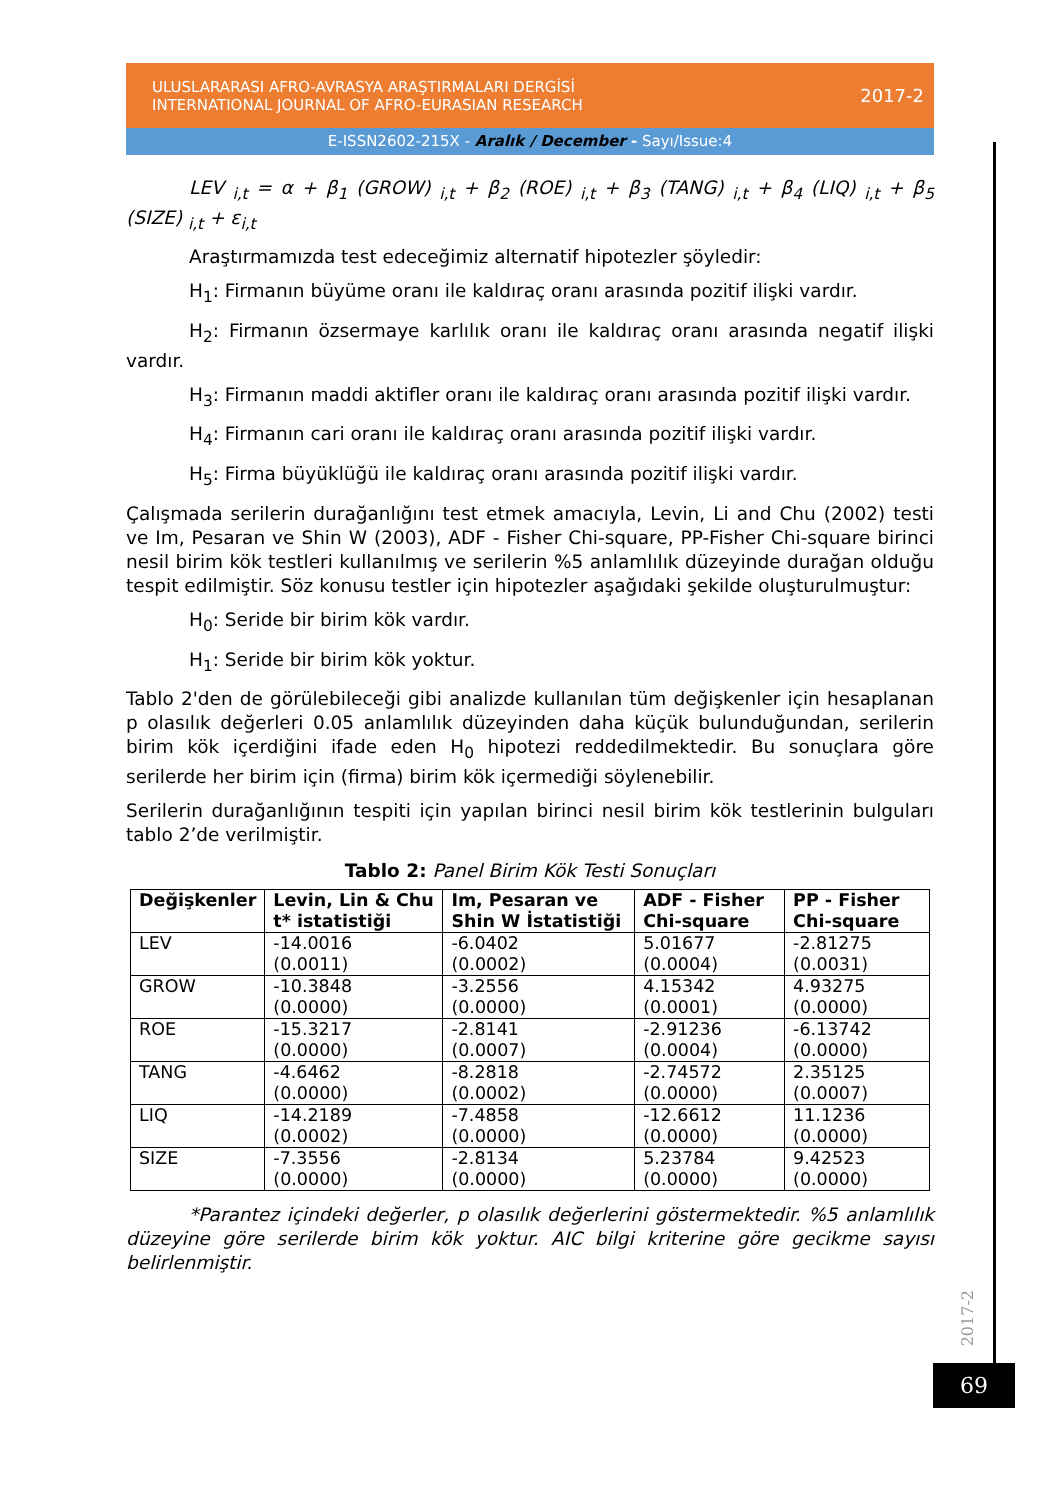ULUSLARARASI AFRO-AVRASYA ARAŞTIRMALARI DERGİSİ
INTERNATIONAL JOURNAL OF AFRO-EURASIAN RESEARCH
2017-2
E-ISSN2602-215X - Aralık / December - Sayı/Issue:4
LEV <sub>i,t</sub> = α + β<sub>1</sub> (GROW) <sub>i,t</sub> + β<sub>2</sub> (ROE) <sub>i,t</sub> + β<sub>3</sub> (TANG) <sub>i,t</sub> + β<sub>4</sub> (LIQ) <sub>i,t</sub> + β<sub>5</sub> (SIZE) <sub>i,t</sub> + ε<sub>i,t</sub>
Araştırmamızda test edeceğimiz alternatif hipotezler şöyledir:
H<sub>1</sub>: Firmanın büyüme oranı ile kaldıraç oranı arasında pozitif ilişki vardır.
H<sub>2</sub>: Firmanın özsermaye karlılık oranı ile kaldıraç oranı arasında negatif ilişki vardır.
H<sub>3</sub>: Firmanın maddi aktifler oranı ile kaldıraç oranı arasında pozitif ilişki vardır.
H<sub>4</sub>: Firmanın cari oranı ile kaldıraç oranı arasında pozitif ilişki vardır.
H<sub>5</sub>: Firma büyüklüğü ile kaldıraç oranı arasında pozitif ilişki vardır.
Çalışmada serilerin durağanlığını test etmek amacıyla, Levin, Li and Chu (2002) testi ve Im, Pesaran ve Shin W (2003), ADF - Fisher Chi-square, PP-Fisher Chi-square birinci nesil birim kök testleri kullanılmış ve serilerin %5 anlamlılık düzeyinde durağan olduğu tespit edilmiştir. Söz konusu testler için hipotezler aşağıdaki şekilde oluşturulmuştur:
H<sub>0</sub>: Seride bir birim kök vardır.
H<sub>1</sub>: Seride bir birim kök yoktur.
Tablo 2'den de görülebileceği gibi analizde kullanılan tüm değişkenler için hesaplanan p olasılık değerleri 0.05 anlamlılık düzeyinden daha küçük bulunduğundan, serilerin birim kök içerdiğini ifade eden H<sub>0</sub> hipotezi reddedilmektedir. Bu sonuçlara göre serilerde her birim için (firma) birim kök içermediği söylenebilir.
Serilerin durağanlığının tespiti için yapılan birinci nesil birim kök testlerinin bulguları tablo 2’de verilmiştir.
Tablo 2: Panel Birim Kök Testi Sonuçları
| Değişkenler | Levin, Lin & Chu t* istatistiği | Im, Pesaran ve Shin W İstatistiği | ADF - Fisher Chi-square | PP - Fisher Chi-square |
| --- | --- | --- | --- | --- |
| LEV | -14.0016 (0.0011) | -6.0402 (0.0002) | 5.01677 (0.0004) | -2.81275 (0.0031) |
| GROW | -10.3848 (0.0000) | -3.2556 (0.0000) | 4.15342 (0.0001) | 4.93275 (0.0000) |
| ROE | -15.3217 (0.0000) | -2.8141 (0.0007) | -2.91236 (0.0004) | -6.13742 (0.0000) |
| TANG | -4.6462 (0.0000) | -8.2818 (0.0002) | -2.74572 (0.0000) | 2.35125 (0.0007) |
| LIQ | -14.2189 (0.0002) | -7.4858 (0.0000) | -12.6612 (0.0000) | 11.1236 (0.0000) |
| SIZE | -7.3556 (0.0000) | -2.8134 (0.0000) | 5.23784 (0.0000) | 9.42523 (0.0000) |
*Parantez içindeki değerler, p olasılık değerlerini göstermektedir. %5 anlamlılık düzeyine göre serilerde birim kök yoktur. AIC bilgi kriterine göre gecikme sayısı belirlenmiştir.
2017-2
69